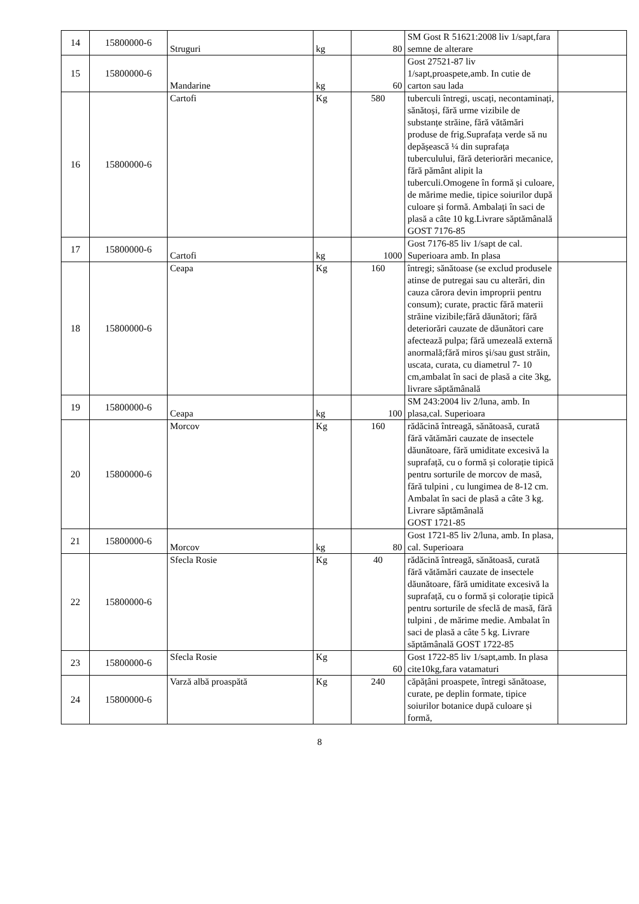| 14 | 15800000-6 | Struguri | kg | 80 | SM Gost R 51621:2008 liv 1/sapt,fara semne de alterare | |
| 15 | 15800000-6 | Mandarine | kg | 60 | Gost 27521-87 liv 1/sapt,proaspete,amb. In cutie de carton sau lada | |
| 16 | 15800000-6 | Cartofi | Kg | 580 | tuberculi întregi, uscați, necontaminați, sănătoși, fără urme vizibile de substanțe străine, fără vătămări produse de frig.Suprafața verde să nu depășească ¼ din suprafața tuberculului, fără deteriorări mecanice, fără pământ alipit la tuberculi.Omogene în formă și culoare, de mărime medie, tipice soiurilor după culoare și formă. Ambalați în saci de plasă a câte 10 kg.Livrare săptămânală GOST 7176-85 | |
| 17 | 15800000-6 | Cartofi | kg | 1000 | Gost 7176-85 liv 1/sapt de cal. Superioara amb. In plasa | |
| 18 | 15800000-6 | Ceapa | Kg | 160 | întregi; sănătoase (se exclud produsele atinse de putregai sau cu alterări, din cauza cărora devin improprii pentru consum); curate, practic fără materii străine vizibile;fără dăunători; fără deteriorări cauzate de dăunători care afectează pulpa; fără umezeală externă anormală;fără miros şi/sau gust străin, uscata, curata, cu diametrul 7- 10 cm,ambalat în saci de plasă a cite 3kg, livrare săptămânală | |
| 19 | 15800000-6 | Ceapa | kg | 100 | SM 243:2004 liv 2/luna, amb. In plasa,cal. Superioara | |
| 20 | 15800000-6 | Morcov | Kg | 160 | rădăcină întreagă, sănătoasă, curată fără vătămări cauzate de insectele dăunătoare, fără umiditate excesivă la suprafață, cu o formă și colorație tipică pentru sorturile de morcov de masă, fără tulpini , cu lungimea de 8-12 cm. Ambalat în saci de plasă a câte 3 kg. Livrare săptămânală GOST 1721-85 | |
| 21 | 15800000-6 | Morcov | kg | 80 | Gost 1721-85 liv 2/luna, amb. In plasa, cal. Superioara | |
| 22 | 15800000-6 | Sfecla Rosie | Kg | 40 | rădăcină întreagă, sănătoasă, curată fără vătămări cauzate de insectele dăunătoare, fără umiditate excesivă la suprafață, cu o formă și colorație tipică pentru sorturile de sfeclă de masă, fără tulpini , de mărime medie. Ambalat în saci de plasă a câte 5 kg. Livrare săptămânală GOST 1722-85 | |
| 23 | 15800000-6 | Sfecla Rosie | Kg | 60 | Gost 1722-85 liv 1/sapt,amb. In plasa cite10kg,fara vatamaturi | |
| 24 | 15800000-6 | Varză albă proaspătă | Kg | 240 | căpățâni proaspete, întregi sănătoase, curate, pe deplin formate, tipice soiurilor botanice după culoare și formă, | |
8